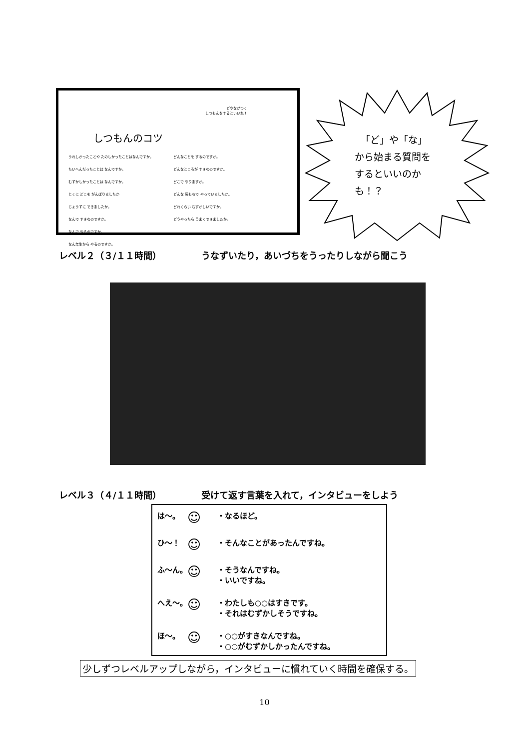どやながつく
しつもんをするといいね！
しつもんのコツ
うれしかったことや たのしかったことはなんですか。
たいへんだったことは なんですか。
むずかしかったことは なんですか。
とくに どこを がんばりましたか
じょうずに できましたか。
なんで すきなのですか。
なんで やるのですか。
なん年生から やるのですか。
どんなことを するのですか。
どんなところが すきなのですか。
どこで やりますか。
どんな 気もちで やっていましたか。
どれくらい むずかしいですか。
どうやったら うまくできましたか。
「ど」や「な」
から始まる質問を
するといいのか
も！？
レベル２（３/１１時間） うなずいたり，あいづちをうったりしながら聞こう
レベル３（４/１１時間） 受けて返す言葉を入れて，インタビューをしよう
は～。 ☺ ・なるほど。
ひ～！ ☺ ・そんなことがあったんですね。
ふ～ん。 ☺ ・そうなんですね。
・いいですね。
へえ～。 ☺ ・わたしも○○はすきです。
・それはむずかしそうですね。
ほ～。 ☺ ・○○がすきなんですね。
・○○がむずかしかったんですね。
少しずつレベルアップしながら，インタビューに慣れていく時間を確保する。
10